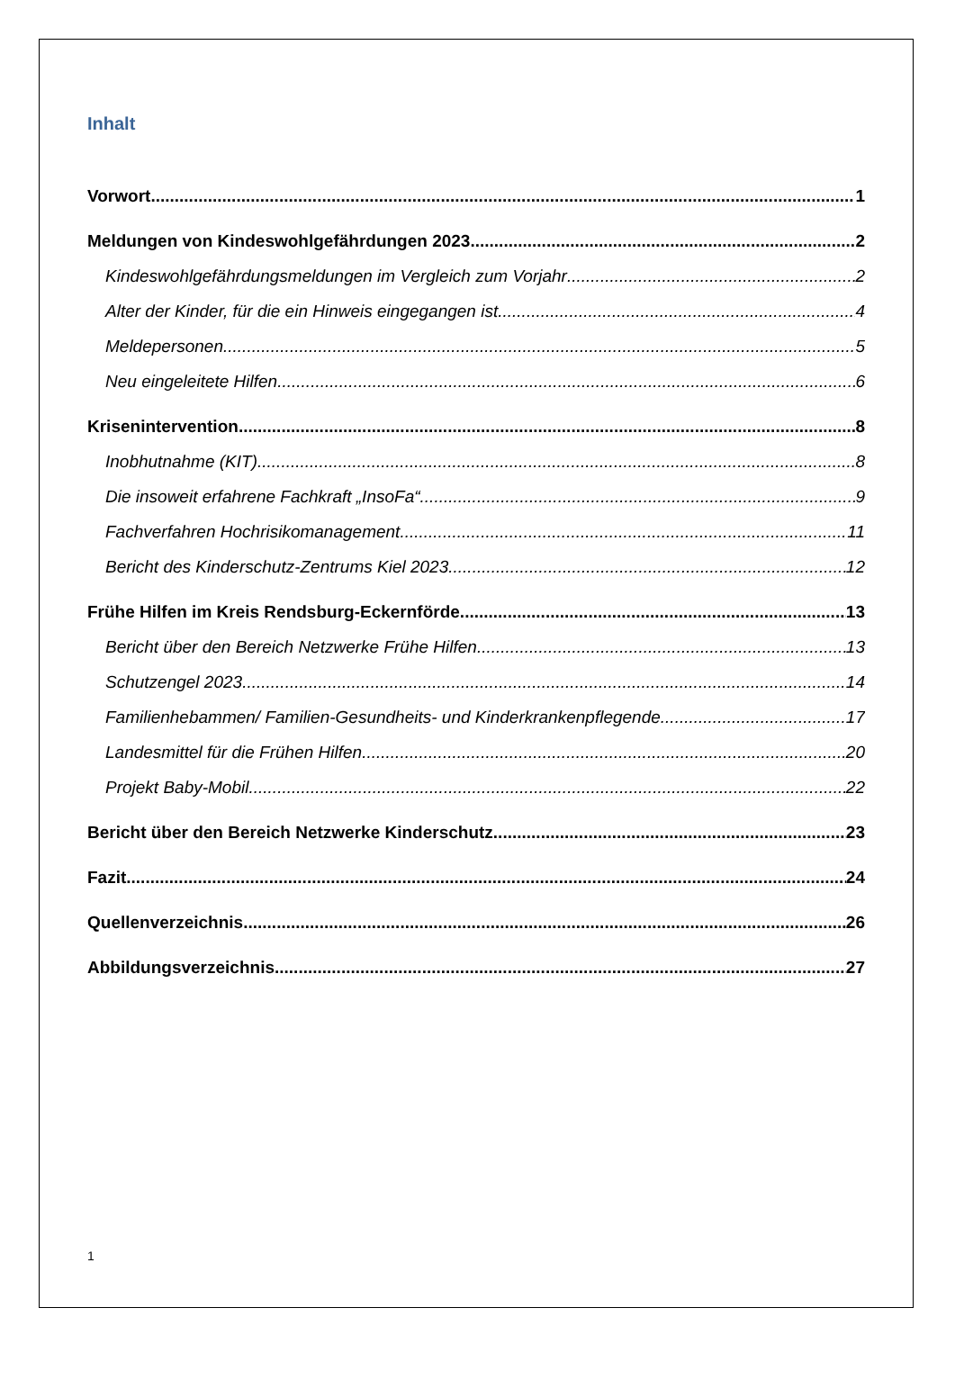Inhalt
Vorwort 1
Meldungen von Kindeswohlgefährdungen 2023 2
Kindeswohlgefährdungsmeldungen im Vergleich zum Vorjahr 2
Alter der Kinder, für die ein Hinweis eingegangen ist 4
Meldepersonen 5
Neu eingeleitete Hilfen 6
Krisenintervention 8
Inobhutnahme (KIT) 8
Die insoweit erfahrene Fachkraft „InsoFa“ 9
Fachverfahren Hochrisikomanagement 11
Bericht des Kinderschutz-Zentrums Kiel 2023 12
Frühe Hilfen im Kreis Rendsburg-Eckernförde 13
Bericht über den Bereich Netzwerke Frühe Hilfen 13
Schutzengel 2023 14
Familienhebammen/ Familien-Gesundheits- und Kinderkrankenpflegende 17
Landesmittel für die Frühen Hilfen 20
Projekt Baby-Mobil 22
Bericht über den Bereich Netzwerke Kinderschutz 23
Fazit 24
Quellenverzeichnis 26
Abbildungsverzeichnis 27
1